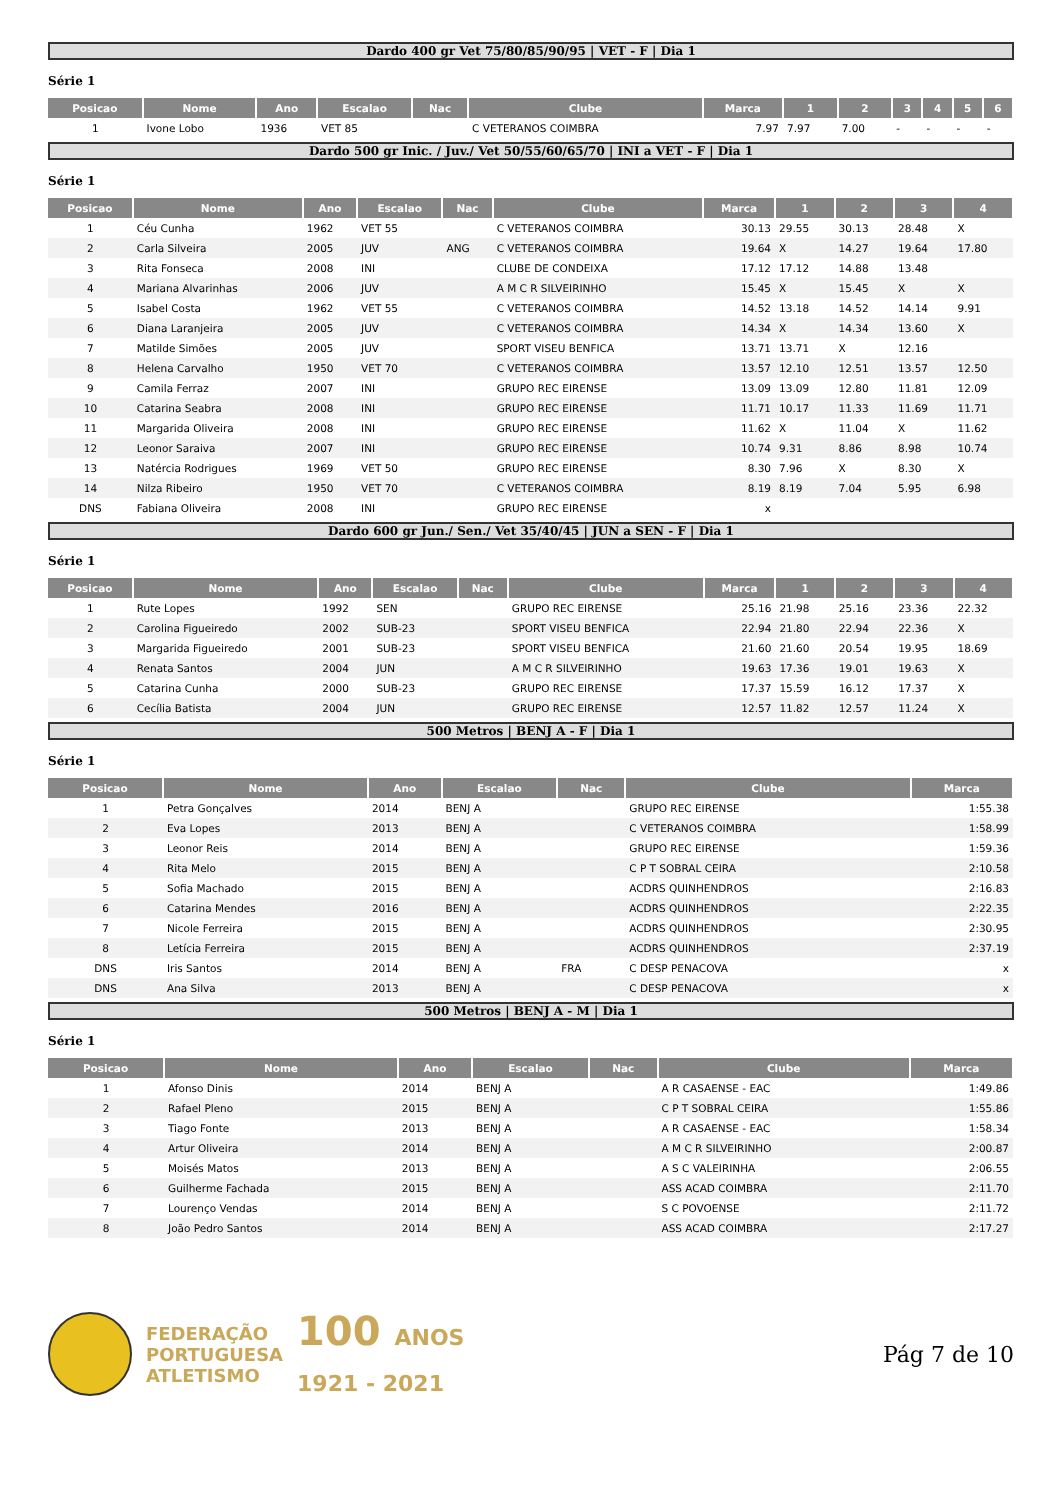Dardo 400 gr Vet 75/80/85/90/95 | VET - F | Dia 1
Série 1
| Posicao | Nome | Ano | Escalao | Nac | Clube | Marca | 1 | 2 | 3 | 4 | 5 | 6 |
| --- | --- | --- | --- | --- | --- | --- | --- | --- | --- | --- | --- | --- |
| 1 | Ivone Lobo | 1936 | VET 85 | | C VETERANOS COIMBRA | 7.97 | 7.97 | 7.00 | - | - | - | - |
Dardo 500 gr Inic. / Juv./ Vet 50/55/60/65/70 | INI a VET - F | Dia 1
Série 1
| Posicao | Nome | Ano | Escalao | Nac | Clube | Marca | 1 | 2 | 3 | 4 |
| --- | --- | --- | --- | --- | --- | --- | --- | --- | --- | --- |
| 1 | Céu Cunha | 1962 | VET 55 | | C VETERANOS COIMBRA | 30.13 | 29.55 | 30.13 | 28.48 | X |
| 2 | Carla Silveira | 2005 | JUV | ANG | C VETERANOS COIMBRA | 19.64 | X | 14.27 | 19.64 | 17.80 |
| 3 | Rita Fonseca | 2008 | INI | | CLUBE DE CONDEIXA | 17.12 | 17.12 | 14.88 | 13.48 | |
| 4 | Mariana Alvarinhas | 2006 | JUV | | A M C R SILVEIRINHO | 15.45 | X | 15.45 | X | X |
| 5 | Isabel Costa | 1962 | VET 55 | | C VETERANOS COIMBRA | 14.52 | 13.18 | 14.52 | 14.14 | 9.91 |
| 6 | Diana Laranjeira | 2005 | JUV | | C VETERANOS COIMBRA | 14.34 | X | 14.34 | 13.60 | X |
| 7 | Matilde Simões | 2005 | JUV | | SPORT VISEU BENFICA | 13.71 | 13.71 | X | 12.16 | |
| 8 | Helena Carvalho | 1950 | VET 70 | | C VETERANOS COIMBRA | 13.57 | 12.10 | 12.51 | 13.57 | 12.50 |
| 9 | Camila Ferraz | 2007 | INI | | GRUPO REC EIRENSE | 13.09 | 13.09 | 12.80 | 11.81 | 12.09 |
| 10 | Catarina Seabra | 2008 | INI | | GRUPO REC EIRENSE | 11.71 | 10.17 | 11.33 | 11.69 | 11.71 |
| 11 | Margarida Oliveira | 2008 | INI | | GRUPO REC EIRENSE | 11.62 | X | 11.04 | X | 11.62 |
| 12 | Leonor Saraiva | 2007 | INI | | GRUPO REC EIRENSE | 10.74 | 9.31 | 8.86 | 8.98 | 10.74 |
| 13 | Natércia Rodrigues | 1969 | VET 50 | | GRUPO REC EIRENSE | 8.30 | 7.96 | X | 8.30 | X |
| 14 | Nilza Ribeiro | 1950 | VET 70 | | C VETERANOS COIMBRA | 8.19 | 8.19 | 7.04 | 5.95 | 6.98 |
| DNS | Fabiana Oliveira | 2008 | INI | | GRUPO REC EIRENSE | x | | | | |
Dardo 600 gr Jun./ Sen./ Vet 35/40/45 | JUN a SEN - F | Dia 1
Série 1
| Posicao | Nome | Ano | Escalao | Nac | Clube | Marca | 1 | 2 | 3 | 4 |
| --- | --- | --- | --- | --- | --- | --- | --- | --- | --- | --- |
| 1 | Rute Lopes | 1992 | SEN | | GRUPO REC EIRENSE | 25.16 | 21.98 | 25.16 | 23.36 | 22.32 |
| 2 | Carolina Figueiredo | 2002 | SUB-23 | | SPORT VISEU BENFICA | 22.94 | 21.80 | 22.94 | 22.36 | X |
| 3 | Margarida Figueiredo | 2001 | SUB-23 | | SPORT VISEU BENFICA | 21.60 | 21.60 | 20.54 | 19.95 | 18.69 |
| 4 | Renata Santos | 2004 | JUN | | A M C R SILVEIRINHO | 19.63 | 17.36 | 19.01 | 19.63 | X |
| 5 | Catarina Cunha | 2000 | SUB-23 | | GRUPO REC EIRENSE | 17.37 | 15.59 | 16.12 | 17.37 | X |
| 6 | Cecília Batista | 2004 | JUN | | GRUPO REC EIRENSE | 12.57 | 11.82 | 12.57 | 11.24 | X |
500 Metros | BENJ A - F | Dia 1
Série 1
| Posicao | Nome | Ano | Escalao | Nac | Clube | Marca |
| --- | --- | --- | --- | --- | --- | --- |
| 1 | Petra Gonçalves | 2014 | BENJ A | | GRUPO REC EIRENSE | 1:55.38 |
| 2 | Eva Lopes | 2013 | BENJ A | | C VETERANOS COIMBRA | 1:58.99 |
| 3 | Leonor Reis | 2014 | BENJ A | | GRUPO REC EIRENSE | 1:59.36 |
| 4 | Rita Melo | 2015 | BENJ A | | C P T SOBRAL CEIRA | 2:10.58 |
| 5 | Sofia Machado | 2015 | BENJ A | | ACDRS QUINHENDROS | 2:16.83 |
| 6 | Catarina Mendes | 2016 | BENJ A | | ACDRS QUINHENDROS | 2:22.35 |
| 7 | Nicole Ferreira | 2015 | BENJ A | | ACDRS QUINHENDROS | 2:30.95 |
| 8 | Letícia Ferreira | 2015 | BENJ A | | ACDRS QUINHENDROS | 2:37.19 |
| DNS | Iris Santos | 2014 | BENJ A | FRA | C DESP PENACOVA | x |
| DNS | Ana Silva | 2013 | BENJ A | | C DESP PENACOVA | x |
500 Metros | BENJ A - M | Dia 1
Série 1
| Posicao | Nome | Ano | Escalao | Nac | Clube | Marca |
| --- | --- | --- | --- | --- | --- | --- |
| 1 | Afonso Dinis | 2014 | BENJ A | | A R CASAENSE - EAC | 1:49.86 |
| 2 | Rafael Pleno | 2015 | BENJ A | | C P T SOBRAL CEIRA | 1:55.86 |
| 3 | Tiago Fonte | 2013 | BENJ A | | A R CASAENSE - EAC | 1:58.34 |
| 4 | Artur Oliveira | 2014 | BENJ A | | A M C R SILVEIRINHO | 2:00.87 |
| 5 | Moisés Matos | 2013 | BENJ A | | A S C VALEIRINHA | 2:06.55 |
| 6 | Guilherme Fachada | 2015 | BENJ A | | ASS ACAD COIMBRA | 2:11.70 |
| 7 | Lourenço Vendas | 2014 | BENJ A | | S C POVOENSE | 2:11.72 |
| 8 | João Pedro Santos | 2014 | BENJ A | | ASS ACAD COIMBRA | 2:17.27 |
FEDERAÇÃO
PORTUGUESA
ATLETISMO
100 ANOS
1921 - 2021
Pág 7 de 10